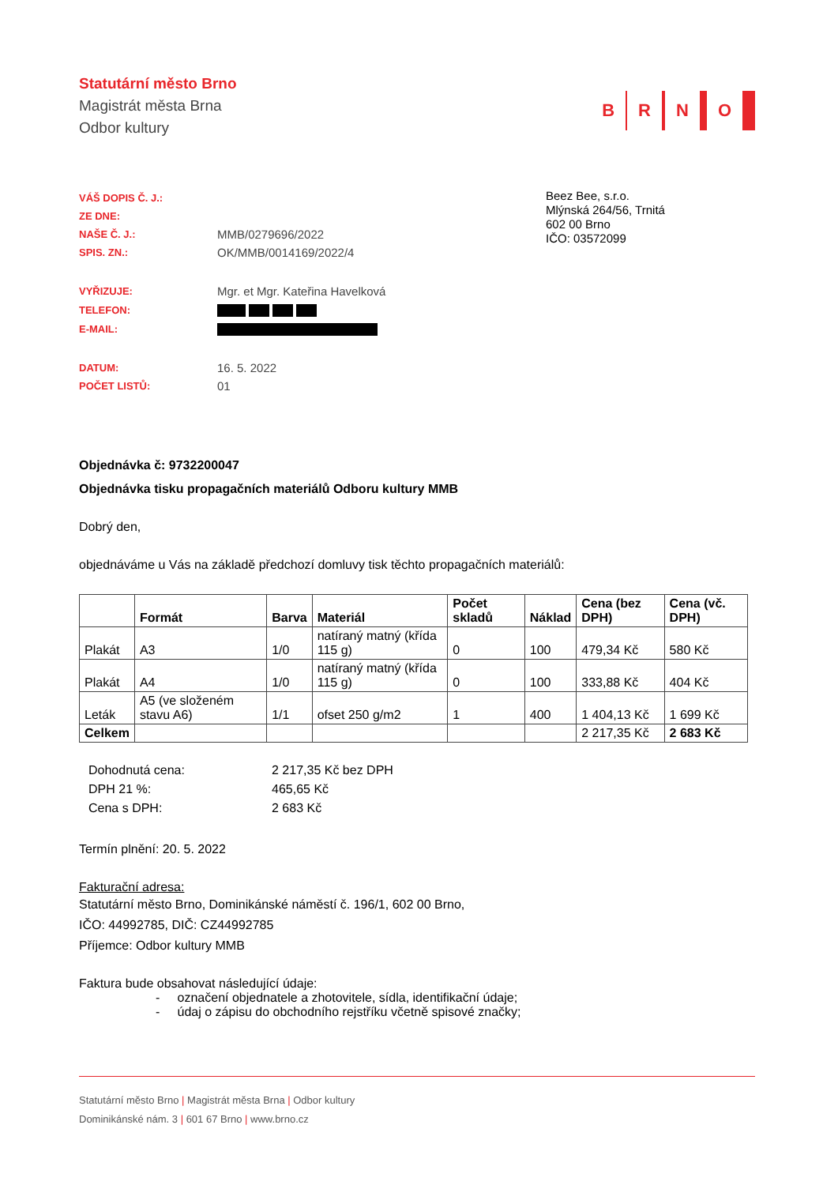Statutární město Brno
Magistrát města Brna
Odbor kultury
B R N O
| VÁŠ DOPIS Č. J.: | |
| ZE DNE: | |
| NAŠE Č. J.: | MMB/0279696/2022 |
| SPIS. ZN.: | OK/MMB/0014169/2022/4 |
| VYŘIZUJE: | Mgr. et Mgr. Kateřina Havelková |
| TELEFON: | |
| E-MAIL: | |
| DATUM: | 16. 5. 2022 |
| POČET LISTŮ: | 01 |
Beez Bee, s.r.o.
Mlýnská 264/56, Trnitá
602 00 Brno
IČO: 03572099
Objednávka č: 9732200047
Objednávka tisku propagačních materiálů Odboru kultury MMB
Dobrý den,
objednáváme u Vás na základě předchozí domluvy tisk těchto propagačních materiálů:
| | Formát | Barva | Materiál | Počet skladů | Náklad | Cena (bez DPH) | Cena (vč. DPH) |
| --- | --- | --- | --- | --- | --- | --- | --- |
| Plakát | A3 | 1/0 | natíraný matný (křída 115 g) | 0 | 100 | 479,34 Kč | 580 Kč |
| Plakát | A4 | 1/0 | natíraný matný (křída 115 g) | 0 | 100 | 333,88 Kč | 404 Kč |
| Leták | A5 (ve složeném stavu A6) | 1/1 | ofset 250 g/m2 | 1 | 400 | 1 404,13 Kč | 1 699 Kč |
| Celkem | | | | | | 2 217,35 Kč | 2 683 Kč |
| Dohodnutá cena: | 2 217,35 Kč bez DPH |
| DPH 21 %: | 465,65 Kč |
| Cena s DPH: | 2 683 Kč |
Termín plnění: 20. 5. 2022
Fakturační adresa:
Statutární město Brno, Dominikánské náměstí č. 196/1, 602 00 Brno,
IČO: 44992785, DIČ: CZ44992785
Příjemce: Odbor kultury MMB
Faktura bude obsahovat následující údaje:
- označení objednatele a zhotovitele, sídla, identifikační údaje;
- údaj o zápisu do obchodního rejstříku včetně spisové značky;
Statutární město Brno | Magistrát města Brna | Odbor kultury
Dominikánské nám. 3 | 601 67 Brno | www.brno.cz